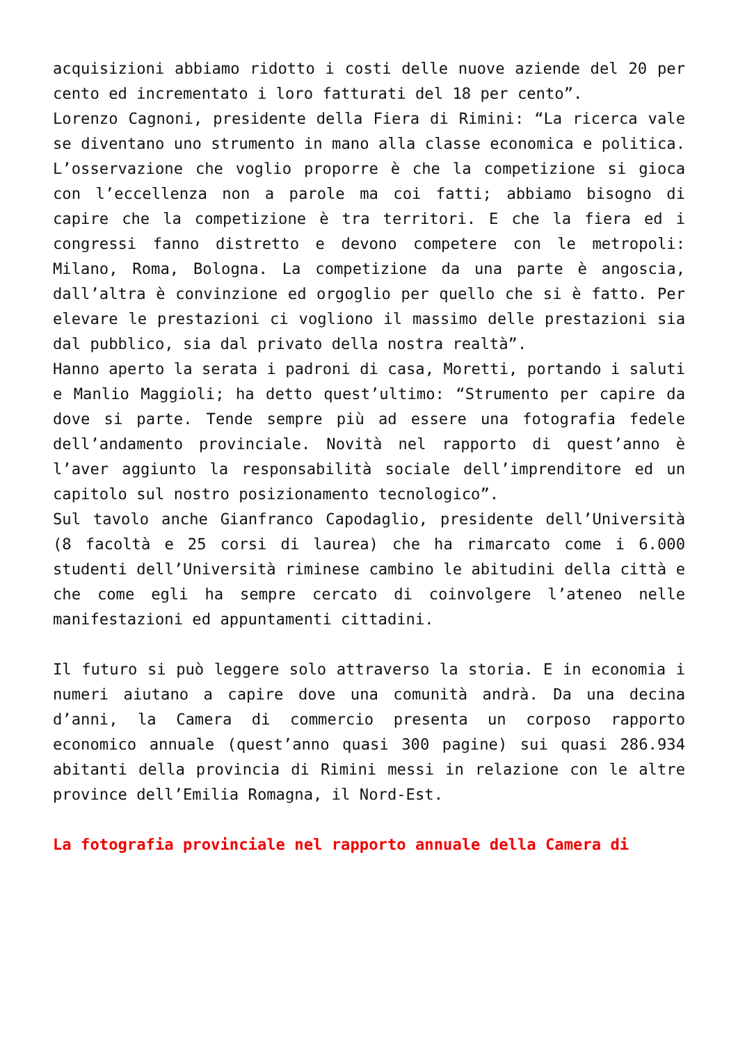acquisizioni abbiamo ridotto i costi delle nuove aziende del 20 per cento ed incrementato i loro fatturati del 18 per cento”.
Lorenzo Cagnoni, presidente della Fiera di Rimini: “La ricerca vale se diventano uno strumento in mano alla classe economica e politica. L’osservazione che voglio proporre è che la competizione si gioca con l’eccellenza non a parole ma coi fatti; abbiamo bisogno di capire che la competizione è tra territori. E che la fiera ed i congressi fanno distretto e devono competere con le metropoli: Milano, Roma, Bologna. La competizione da una parte è angoscia, dall’altra è convinzione ed orgoglio per quello che si è fatto. Per elevare le prestazioni ci vogliono il massimo delle prestazioni sia dal pubblico, sia dal privato della nostra realtà”.
Hanno aperto la serata i padroni di casa, Moretti, portando i saluti e Manlio Maggioli; ha detto quest’ultimo: “Strumento per capire da dove si parte. Tende sempre più ad essere una fotografia fedele dell’andamento provinciale. Novità nel rapporto di quest’anno è l’aver aggiunto la responsabilità sociale dell’imprenditore ed un capitolo sul nostro posizionamento tecnologico”.
Sul tavolo anche Gianfranco Capodaglio, presidente dell’Università (8 facoltà e 25 corsi di laurea) che ha rimarcato come i 6.000 studenti dell’Università riminese cambino le abitudini della città e che come egli ha sempre cercato di coinvolgere l’ateneo nelle manifestazioni ed appuntamenti cittadini.
Il futuro si può leggere solo attraverso la storia. E in economia i numeri aiutano a capire dove una comunità andrà. Da una decina d’anni, la Camera di commercio presenta un corposo rapporto economico annuale (quest’anno quasi 300 pagine) sui quasi 286.934 abitanti della provincia di Rimini messi in relazione con le altre province dell’Emilia Romagna, il Nord-Est.
La fotografia provinciale nel rapporto annuale della Camera di